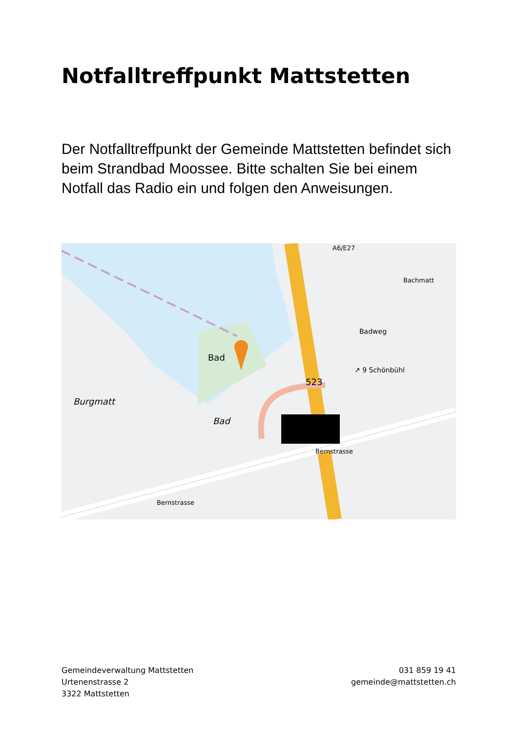Notfalltreffpunkt Mattstetten
Der Notfalltreffpunkt der Gemeinde Mattstetten befindet sich beim Strandbad Moossee. Bitte schalten Sie bei einem Notfall das Radio ein und folgen den Anweisungen.
Bad
Burgmatt
Bad
523
Badweg
A6/E27
↗ 9 Schönbühl
Bachmatt
Bernstrasse
Bernstrasse
Gemeindeverwaltung Mattstetten
Urtenenstrasse 2
3322 Mattstetten
031 859 19 41
gemeinde@mattstetten.ch